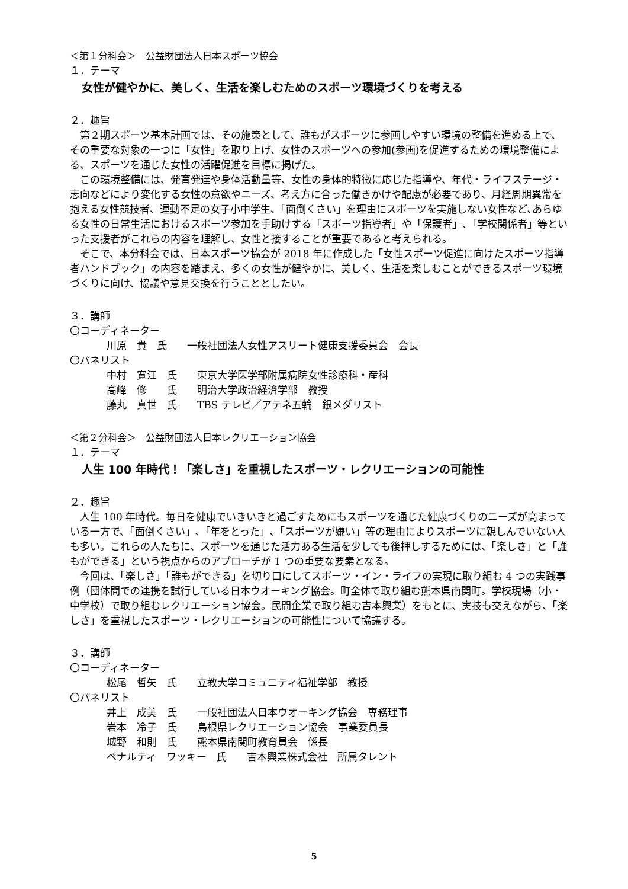＜第１分科会＞　公益財団法人日本スポーツ協会
１．テーマ
女性が健やかに、美しく、生活を楽しむためのスポーツ環境づくりを考える
２．趣旨
第２期スポーツ基本計画では、その施策として、誰もがスポーツに参画しやすい環境の整備を進める上で、その重要な対象の一つに「女性」を取り上げ、女性のスポーツへの参加(参画)を促進するための環境整備による、スポーツを通じた女性の活躍促進を目標に掲げた。
この環境整備には、発育発達や身体活動量等、女性の身体的特徴に応じた指導や、年代・ライフステージ・志向などにより変化する女性の意欲やニーズ、考え方に合った働きかけや配慮が必要であり、月経周期異常を抱える女性競技者、運動不足の女子小中学生、「面倒くさい」を理由にスポーツを実施しない女性など､あらゆる女性の日常生活におけるスポーツ参加を手助けする「スポーツ指導者」や「保護者」､「学校関係者」等といった支援者がこれらの内容を理解し、女性と接することが重要であると考えられる。
そこで、本分科会では、日本スポーツ協会が 2018 年に作成した「女性スポーツ促進に向けたスポーツ指導者ハンドブック」の内容を踏まえ、多くの女性が健やかに、美しく、生活を楽しむことができるスポーツ環境づくりに向け、協議や意見交換を行うこととしたい。
３．講師
〇コーディネーター
川原　貴　氏　　一般社団法人女性アスリート健康支援委員会　会長
〇パネリスト
中村　寛江　氏　　東京大学医学部附属病院女性診療科・産科
高峰　修　　氏　　明治大学政治経済学部　教授
藤丸　真世　氏　　TBS テレビ／アテネ五輪　銀メダリスト
＜第２分科会＞　公益財団法人日本レクリエーション協会
１．テーマ
人生 100 年時代！「楽しさ」を重視したスポーツ・レクリエーションの可能性
２．趣旨
人生 100 年時代。毎日を健康でいきいきと過ごすためにもスポーツを通じた健康づくりのニーズが高まっている一方で、「面倒くさい」､「年をとった」､「スポーツが嫌い」等の理由によりスポーツに親しんでいない人も多い。これらの人たちに、スポーツを通じた活力ある生活を少しでも後押しするためには、「楽しさ」と「誰もができる」という視点からのアプローチが 1 つの重要な要素となる。
今回は、「楽しさ」「誰もができる」を切り口にしてスポーツ・イン・ライフの実現に取り組む 4 つの実践事例（団体間での連携を試行している日本ウオーキング協会。町全体で取り組む熊本県南関町。学校現場（小・中学校）で取り組むレクリエーション協会。民間企業で取り組む吉本興業）をもとに、実技も交えながら、「楽しさ」を重視したスポーツ・レクリエーションの可能性について協議する。
３．講師
〇コーディネーター
松尾　哲矢　氏　　立教大学コミュニティ福祉学部　教授
〇パネリスト
井上　成美　氏　　一般社団法人日本ウオーキング協会　専務理事
岩本　冷子　氏　　島根県レクリエーション協会　事業委員長
城野　和則　氏　　熊本県南関町教育員会　係長
ペナルティ　ワッキー　氏　　吉本興業株式会社　所属タレント
5